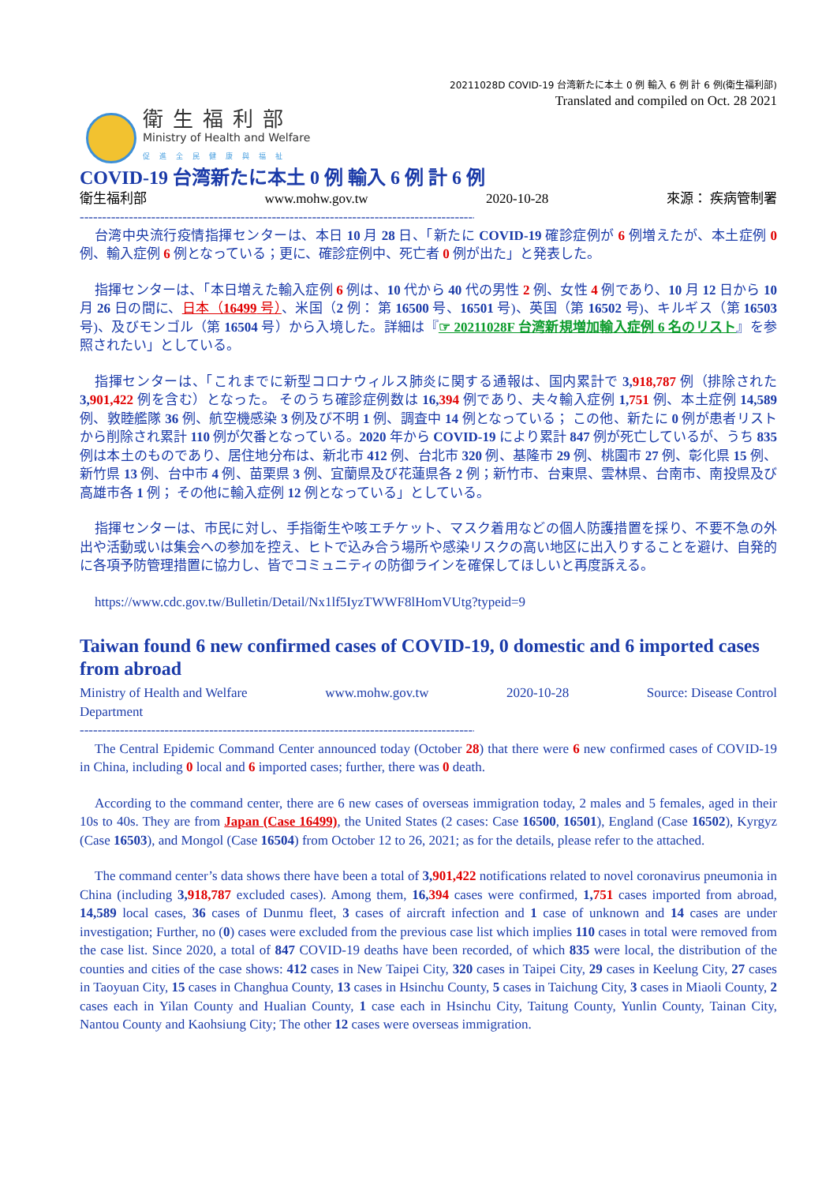20211028D COVID-19 台湾新たに本土 0 例 輸入 6 例 計 6 例(衛生福利部)
Translated and compiled on Oct. 28 2021
衛生福利部
Ministry of Health and Welfare
促進全民健康與福祉
COVID-19 台湾新たに本土 0 例 輸入 6 例 計 6 例
衛生福利部 www.mohw.gov.tw 2020-10-28 來源： 疾病管制署
--------------------------------------------------------------------------------------------------------
台湾中央流行疫情指揮センターは、本日 10 月 28 日、「新たに COVID-19 確診症例が 6 例増えたが、本土症例 0 例、輸入症例 6 例となっている；更に、確診症例中、死亡者 0 例が出た」と発表した。
指揮センターは、「本日増えた輸入症例 6 例は、10 代から 40 代の男性 2 例、女性 4 例であり、10 月 12 日から 10 月 26 日の間に、日本（16499 号）、米国（2 例： 第 16500 号、16501 号)、英国（第 16502 号)、キルギス（第 16503 号)、及びモンゴル（第 16504 号）から入境した。詳細は『☞ 20211028F 台湾新規増加輸入症例 6 名のリスト』を参照されたい」としている。
指揮センターは、「これまでに新型コロナウィルス肺炎に関する通報は、国内累計で 3,918,787 例（排除された 3,901,422 例を含む）となった。 そのうち確診症例数は 16,394 例であり、夫々輸入症例 1,751 例、本土症例 14,589 例、敦睦艦隊 36 例、航空機感染 3 例及び不明 1 例、調査中 14 例となっている； この他、新たに 0 例が患者リストから削除され累計 110 例が欠番となっている。2020 年から COVID-19 により累計 847 例が死亡しているが、うち 835 例は本土のものであり、居住地分布は、新北市 412 例、台北市 320 例、基隆市 29 例、桃園市 27 例、彰化県 15 例、新竹県 13 例、台中市 4 例、苗栗県 3 例、宜蘭県及び花蓮県各 2 例；新竹市、台東県、雲林県、台南市、南投県及び高雄市各 1 例； その他に輸入症例 12 例となっている」としている。
指揮センターは、市民に対し、手指衛生や咳エチケット、マスク着用などの個人防護措置を採り、不要不急の外出や活動或いは集会への参加を控え、ヒトで込み合う場所や感染リスクの高い地区に出入りすることを避け、自発的に各項予防管理措置に協力し、皆でコミュニティの防御ラインを確保してほしいと再度訴える。
https://www.cdc.gov.tw/Bulletin/Detail/Nx1lf5IyzTWWF8lHomVUtg?typeid=9
Taiwan found 6 new confirmed cases of COVID-19, 0 domestic and 6 imported cases from abroad
Ministry of Health and Welfare
Department www.mohw.gov.tw 2020-10-28 Source: Disease Control
--------------------------------------------------------------------------------------------------------
The Central Epidemic Command Center announced today (October 28) that there were 6 new confirmed cases of COVID-19 in China, including 0 local and 6 imported cases; further, there was 0 death.
According to the command center, there are 6 new cases of overseas immigration today, 2 males and 5 females, aged in their 10s to 40s. They are from Japan (Case 16499), the United States (2 cases: Case 16500, 16501), England (Case 16502), Kyrgyz (Case 16503), and Mongol (Case 16504) from October 12 to 26, 2021; as for the details, please refer to the attached.
The command center’s data shows there have been a total of 3,901,422 notifications related to novel coronavirus pneumonia in China (including 3,918,787 excluded cases). Among them, 16,394 cases were confirmed, 1,751 cases imported from abroad, 14,589 local cases, 36 cases of Dunmu fleet, 3 cases of aircraft infection and 1 case of unknown and 14 cases are under investigation; Further, no (0) cases were excluded from the previous case list which implies 110 cases in total were removed from the case list. Since 2020, a total of 847 COVID-19 deaths have been recorded, of which 835 were local, the distribution of the counties and cities of the case shows: 412 cases in New Taipei City, 320 cases in Taipei City, 29 cases in Keelung City, 27 cases in Taoyuan City, 15 cases in Changhua County, 13 cases in Hsinchu County, 5 cases in Taichung City, 3 cases in Miaoli County, 2 cases each in Yilan County and Hualian County, 1 case each in Hsinchu City, Taitung County, Yunlin County, Tainan City, Nantou County and Kaohsiung City; The other 12 cases were overseas immigration.